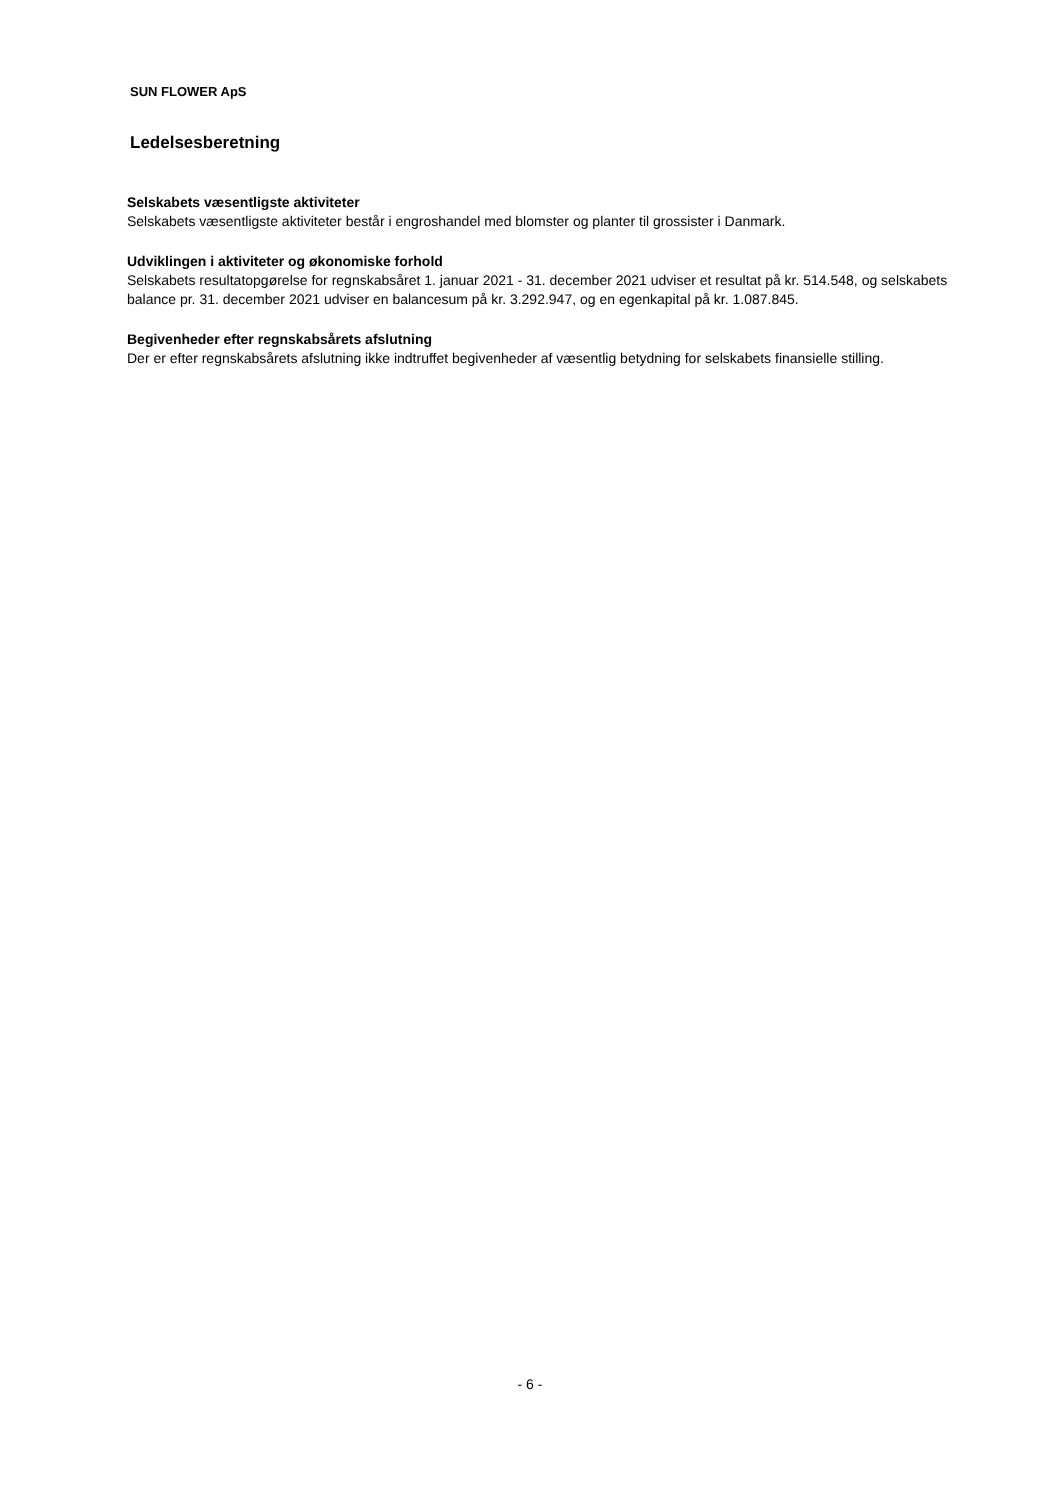SUN FLOWER ApS
Ledelsesberetning
Selskabets væsentligste aktiviteter
Selskabets væsentligste aktiviteter består i engroshandel med blomster og planter til grossister i Danmark.
Udviklingen i aktiviteter og økonomiske forhold
Selskabets resultatopgørelse for regnskabsåret 1. januar 2021 - 31. december 2021 udviser et resultat på kr. 514.548, og selskabets balance pr. 31. december 2021 udviser en balancesum på kr. 3.292.947, og en egenkapital på kr. 1.087.845.
Begivenheder efter regnskabsårets afslutning
Der er efter regnskabsårets afslutning ikke indtruffet begivenheder af væsentlig betydning for selskabets finansielle stilling.
- 6 -